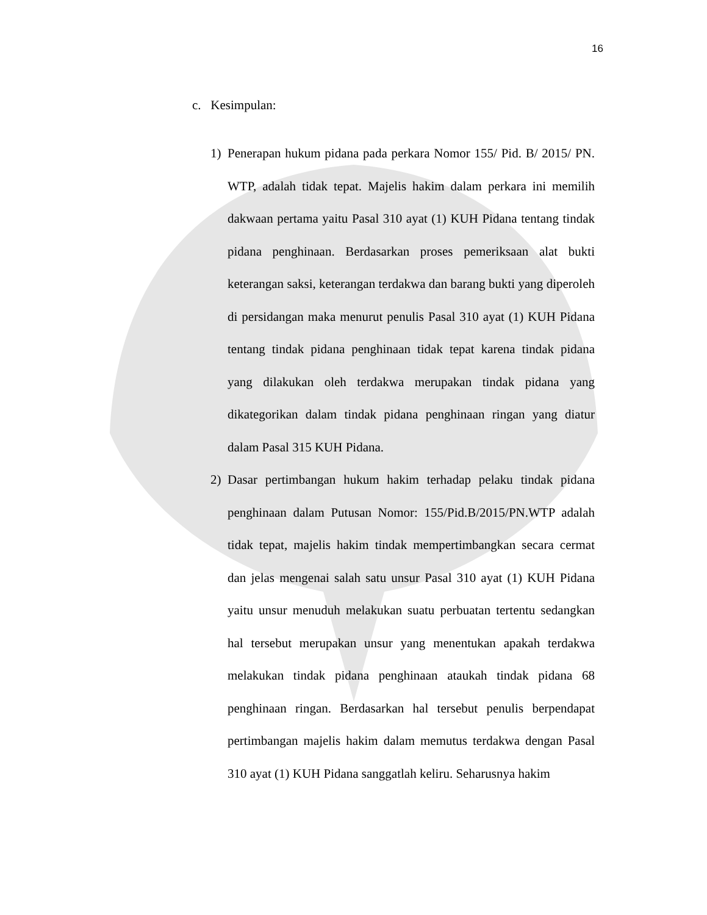16
c. Kesimpulan:
1) Penerapan hukum pidana pada perkara Nomor 155/ Pid. B/ 2015/ PN. WTP, adalah tidak tepat. Majelis hakim dalam perkara ini memilih dakwaan pertama yaitu Pasal 310 ayat (1) KUH Pidana tentang tindak pidana penghinaan. Berdasarkan proses pemeriksaan alat bukti keterangan saksi, keterangan terdakwa dan barang bukti yang diperoleh di persidangan maka menurut penulis Pasal 310 ayat (1) KUH Pidana tentang tindak pidana penghinaan tidak tepat karena tindak pidana yang dilakukan oleh terdakwa merupakan tindak pidana yang dikategorikan dalam tindak pidana penghinaan ringan yang diatur dalam Pasal 315 KUH Pidana.
2) Dasar pertimbangan hukum hakim terhadap pelaku tindak pidana penghinaan dalam Putusan Nomor: 155/Pid.B/2015/PN.WTP adalah tidak tepat, majelis hakim tindak mempertimbangkan secara cermat dan jelas mengenai salah satu unsur Pasal 310 ayat (1) KUH Pidana yaitu unsur menuduh melakukan suatu perbuatan tertentu sedangkan hal tersebut merupakan unsur yang menentukan apakah terdakwa melakukan tindak pidana penghinaan ataukah tindak pidana 68 penghinaan ringan. Berdasarkan hal tersebut penulis berpendapat pertimbangan majelis hakim dalam memutus terdakwa dengan Pasal 310 ayat (1) KUH Pidana sanggatlah keliru. Seharusnya hakim